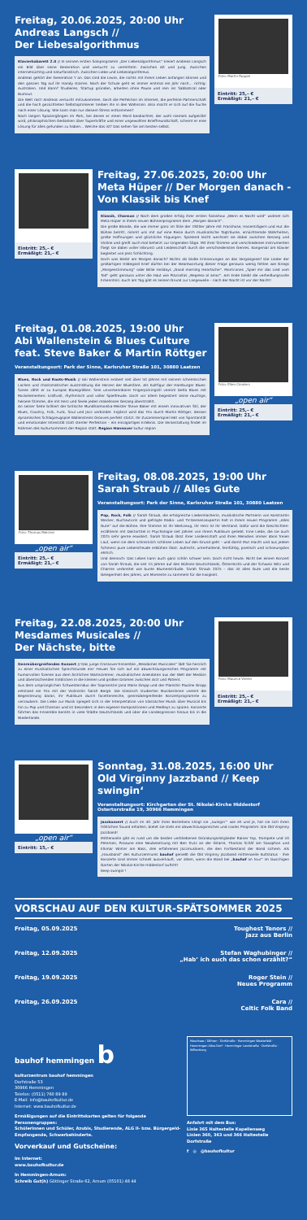Freitag, 20.06.2025, 20:00 Uhr
Andreas Langsch //
Der Liebesalgorithmus
Klavierkabarett 2.0 // In seinem ersten Soloprogramm „Der Liebesalgorithmus“ kreiert Andreas Langsch ein Bild über seine Generation und versucht zu vermitteln: Zwischen Alt und Jung. Zwischen internetsüchtig und naturfanatisch. Zwischen Liebe und Liebesalgorithmus.
Andreas gehört der Generation Y an. Das sind die Leute, die nichts mit ihrem Leben anfangen können und den ganzen Tag auf ihr Handy starren. Nach der Schule geht es immer erstmal ein Jahr nach… richtig: Australien. Und dann? Studieren, Startup gründen, arbeiten ohne Pause und rein ins Sabbatical oder Burnout.
Die Welt rast! Andreas versucht mitzukommen. Doch die Perfektion im Internet, die perfekte Partnerschaft und die hoch gezüchteten Selbstoptimierer treiben ihn in den Wahnsinn. Also macht er sich auf die Suche nach einer Lösung. Wie kann man nur diesem Stress entkommen?
Nach langen Spaziergängen im Park, bei denen er einen Mord beobachtet, der wohl niemals aufgeklärt wird, philosophischen Gedanken über Superkräfte und einer ungewollten Brieffreundschaft, scheint er eine Lösung für alles gefunden zu haben… Welche das ist? Das sehen Sie am besten selbst.
Foto: Martin Ruppel
Eintritt: 25,– €
Ermäßigt: 21,– €
Eintritt: 25,– €
Ermäßigt: 21,– €
Freitag, 27.06.2025, 20:00 Uhr
Meta Hüper // Der Morgen danach - Von Klassik bis Knef
Klassik, Chanson // Nach dem großen Erfolg ihrer ersten Soloshow „Wenn es Nacht wird“ widmet sich Meta Hüper in ihrem neuen Bühnenprogramm dem „Morgen danach“.
Die große Blonde, die wie immer ganz im Stile der 1920er Jahre mit Frackhose, Hosenträgern und Hut die Bühne betritt, nimmt uns mit auf eine Reise durch musikalische Tagträume, ernüchternde Wahrheiten, große Hoffnungen und glückliche Fügungen. Spielend leicht wechselt sie dabei zwischen Gesang und Violine und greift auch mal beherzt zur singenden Säge. Mit ihrer Stimme und verschiedenen Instrumenten fliegt sie dabei voller Inbrunst und Leidenschaft durch die verschiedensten Genres. Kongenial am Klavier begleitet von Jens Schlichting.
Doch was bleibt am Morgen danach? Nichts als bloße Erinnerungen an das Vergangene? Die Lieder der großartigen Hildegard Knef dürfen bei der Beantwortung dieser Frage genauso wenig fehlen wie Griegs „Morgenstimmung“ oder Billie Holidays „Good morning Heartache“. Morricones „Spiel mir das Lied vom Tod“ geht genauso unter die Haut wie Piazzollas „Regreso al amor“. Am Ende bleibt die verheißungsvolle Erkenntnis: Auch am Tag gibt es keinen Grund zur Langeweile – nach der Nacht ist vor der Nacht!
Freitag, 01.08.2025, 19:00 Uhr
Abi Wallenstein & Blues Culture feat. Steve Baker & Martin Röttger
Veranstaltungsort: Park der Sinne, Karlsruher Straße 101, 30880 Laatzen
Blues, Rock und Roots-Musik // Abi Wallenstein erobert seit über 50 Jahren mit seinem schelmischen Lachen und charismatischer Ausstrahlung die Herzen der Bluesfans. Als Kultfigur der Hamburger Blues-Szene zählt er zu Europas Bluesgrößen. Sein unverkennbarer Fingerpickingstil vereint Delta Blues mit Rockelementen: kraftvoll, rhythmisch und voller Spielfreude. Doch vor allem begeistert seine rauchige, heisere Stimme, die mit Herz und Seele jeden makellosen Gesang überstrahlt.
An seiner Seite brilliert der britische Mundharmonika-Meister Steve Baker mit einem innovativen Stil, der Blues, Country, Folk, Funk, Soul und Jazz verbindet. Ergänzt wird das Trio durch Martin Röttger, dessen dynamisches Schlagzeugspiel Wallensteins Grooves perfekt stützt. Ihr Zusammenspiel lebt von Spontanität und emotionaler Intensität statt steriler Perfektion – ein einzigartiges Erlebnis. Die Veranstaltung findet im Rahmen des Kultursommers der Region statt. Region Hannover kultur region
Foto: Ellen Cönders
„open air“
Eintritt: 25,– €
Ermäßigt: 21,– €
Foto: Thomas Melcher
„open air“
Eintritt: 25,– €
Ermäßigt: 21,– €
Freitag, 08.08.2025, 19:00 Uhr
Sarah Straub // Alles Gute
Veranstaltungsort: Park der Sinne, Karlsruher Straße 101, 30880 Laatzen
Pop, Rock, Folk // Sarah Straub, die erfolgreiche Liedermacherin, musikalische Partnerin von Konstantin Wecker, Buchautorin und gefragte Radio- und TV-Demenzexpertin holt in ihrem neuen Programm „Alles Gute“ auf die Bühne. Ihre Stimme ist ihr Werkzeug, ihr Herz ist ihr Verstand. Dafür wird die Geschichten-erzählerin mit Doktortitel in Psychologie seit Jahren von ihrem Publikum geliebt. Eine Liebe, die sie auch 2025 sehr gerne erwidert. Sarah Straub lässt ihrer Leidenschaft und ihren Melodien immer dann freien Lauf, wenn sie dem schrecklich schönen Leben auf den Grund geht – und damit Mut macht und aus jedem Schmerz pure Lebensfreude erblühen lässt: Aufrecht, unterhaltend, feinfühlig, poetisch und schonungslos ehrlich.
Und dennoch: Das Leben kann auch ganz schön schwer sein. Doch nicht heute. Nicht bei einem Konzert von Sarah Straub, die seit 15 Jahren auf den Bühnen Deutschlands, Österreichs und der Schweiz Witz und Charme verbreitet wie bunte Blumensträuße. Sarah Straub 2025 – das ist alles Gute und die beste Gelegenheit des Jahres, um Momente zu sammeln für die Ewigkeit.
Freitag, 22.08.2025, 20:00 Uhr
Mesdames Musicales //
Der Nächste, bitte
Genreübergreifendes Konzert // Das junge Crossover-Ensemble „Mesdames Musicales“ lädt Sie herzlich zu einer musikalischen Sprechstunde ein! Freuen Sie sich auf ein abwechslungsreiches Programm mit humorvollen Szenen aus dem ärztlichen Wartezimmer, musikalischen Anekdoten aus der Welt der Medizin und überraschenden Einblicken in die kleinen und großen Dramen zwischen Arzt und Patient.
Aus dem ursprünglichen Schwesternduo der Sopranistin Jana Marie Gropp und der Pianistin Pauline Gropp entstand ein Trio mit der Violinistin Sarah Bergé. Die klassisch studierten Musikerinnen vereint die Begeisterung daran, ihr Publikum durch facettenreiche, genreübergreifende Konzertprogramme zu verzaubern. Die Liebe zur Musik spiegelt sich in der Interpretation von klassischer Musik über Musical bis hin zu Pop und Chanson und ist besonders in den eigenen Kompositionen und Medleys zu spüren. Konzerte führten das Ensemble bereits in viele Städte Deutschlands und über die Landesgrenzen hinaus bis in die Niederlande.
Foto: Maurice Vieren
Eintritt: 25,– €
Ermäßigt: 21,– €
„open air“
Eintritt: 15,– €
Sonntag, 31.08.2025, 16:00 Uhr
Old Virginny Jazzband // Keep swingin‘
Veranstaltungsort: Kirchgarten der St. Nikolai-Kirche Hiddestorf Ostertorstraße 19, 30966 Hemmingen
Jazzkonzert // Auch im 40. Jahr ihres Bestehens klingt sie „swingin’“ wie eh und je, hat sie sich ihren fröhlichen Sound erhalten, bietet sie stets ein abwechslungsreiches und cooles Programm: Die Old Virginny Jazzband!
Mittlerweile gibt es rund um die beiden verbliebenen Gründungsmitglieder Rainer Top, Trompete und Uli Petersen, Posaune eine Neubesetzung mit Ben Trutz an der Gitarre, Thomas Schäf am Saxophon und Elkmar Winter am Bass, drei erfahrenen Jazzmusikern, die den Fortbestand der Band sichern. Als „Hausband“ des Kulturzentrums bauhof genießt die Old Virginny Jazzband mittlerweile Kultstatus - ihre Konzerte sind immer schnell ausverkauft, vor allem, wenn die Band bei „bauhof on tour“ im lauschigen Garten der Nikolai-Kirche Hiddestorf auftritt!
Keep swingin’!
VORSCHAU AUF DEN KULTUR-SPÄTSOMMER 2025
Freitag, 05.09.2025 Toughest Tenors //
Jazz aus Berlin
Freitag, 12.09.2025 Stefan Waghubinger //
„Hab’ ich euch das schon erzählt?“
Freitag, 19.09.2025 Roger Stein //
Neues Programm
Freitag, 26.09.2025 Cara //
Celtic Folk Band
bauhof hemmingen b
kulturzentrum bauhof hemmingen
Dorfstraße 53
30966 Hemmingen
Telefon: (0511) 760 89 89
E-Mail: info@bauhofkultur.de
Internet: www.bauhofkultur.de
Ermäßigungen auf die Eintrittskarten gelten für folgende Personengruppen:
Schülerinnen und Schüler, Azubis, Studierende, ALG II- bzw. Bürgergeld-Empfangende, Schwerbehinderte.
Vorverkauf und Gutscheine:
Im Internet:
www.bauhofkultur.de
In Hemmingen-Arnum:
Schreib Gut(h) Göttinger Straße 62, Arnum (05101) 48 44
Maschsee / Döhren · Dorfstraße · Hemmingen Westerfeld · Hemmingen Altes Dorf · Hemminger Landstraße · Dorfstraße · Wilkenburg
Anfahrt mit dem Bus:
Linie 365 Haltestelle Kapellenweg
Linien 360, 363 und 366 Haltestelle Dorfstraße
f ◎ @bauhofkultur